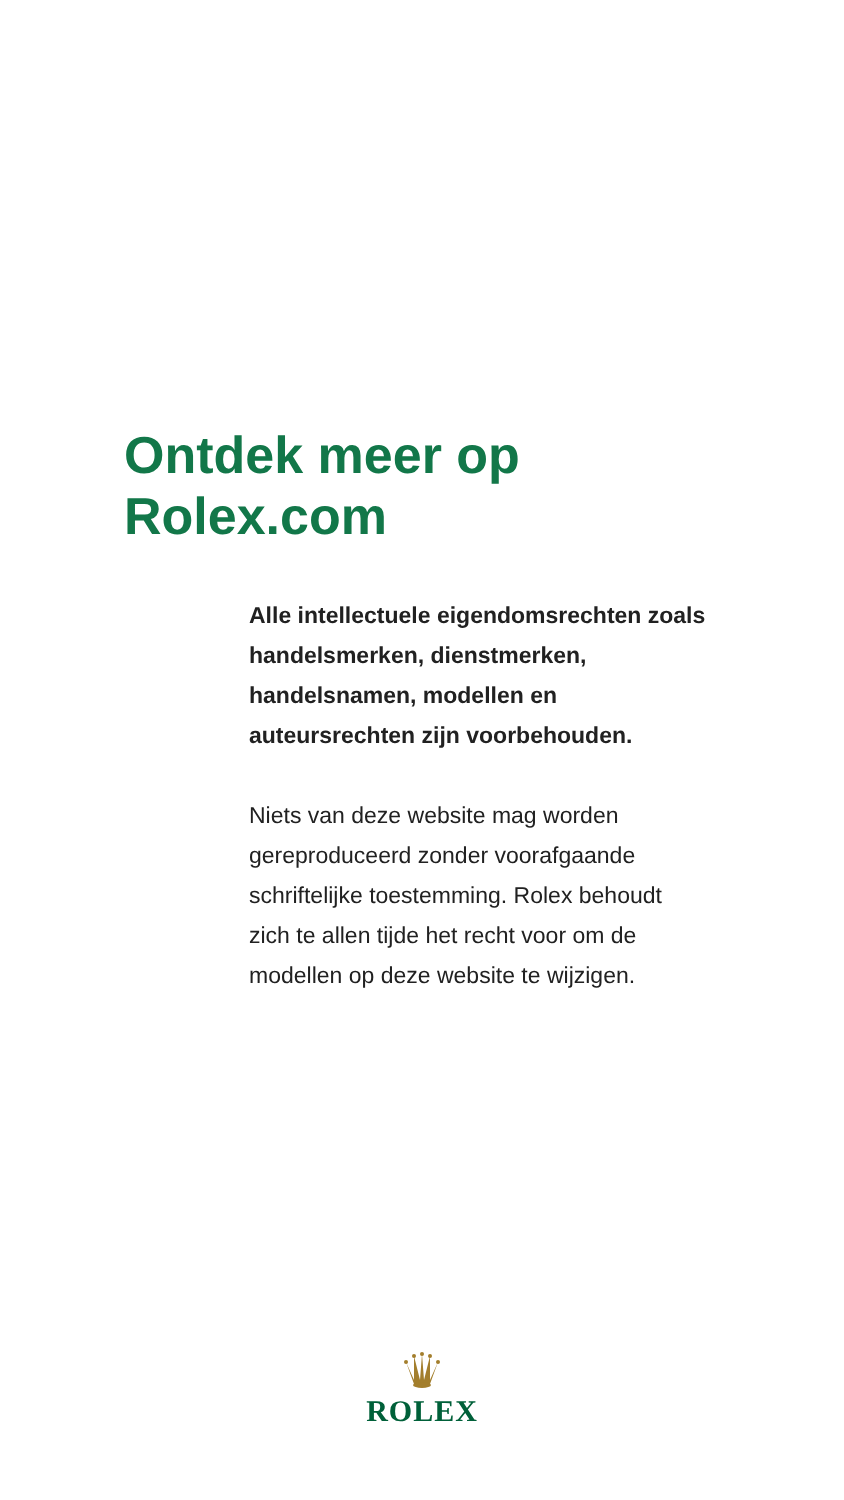Ontdek meer op
Rolex.com
Alle intellectuele eigendomsrechten zoals handelsmerken, dienstmerken, handelsnamen, modellen en auteursrechten zijn voorbehouden.
Niets van deze website mag worden gereproduceerd zonder voorafgaande schriftelijke toestemming. Rolex behoudt zich te allen tijde het recht voor om de modellen op deze website te wijzigen.
ROLEX